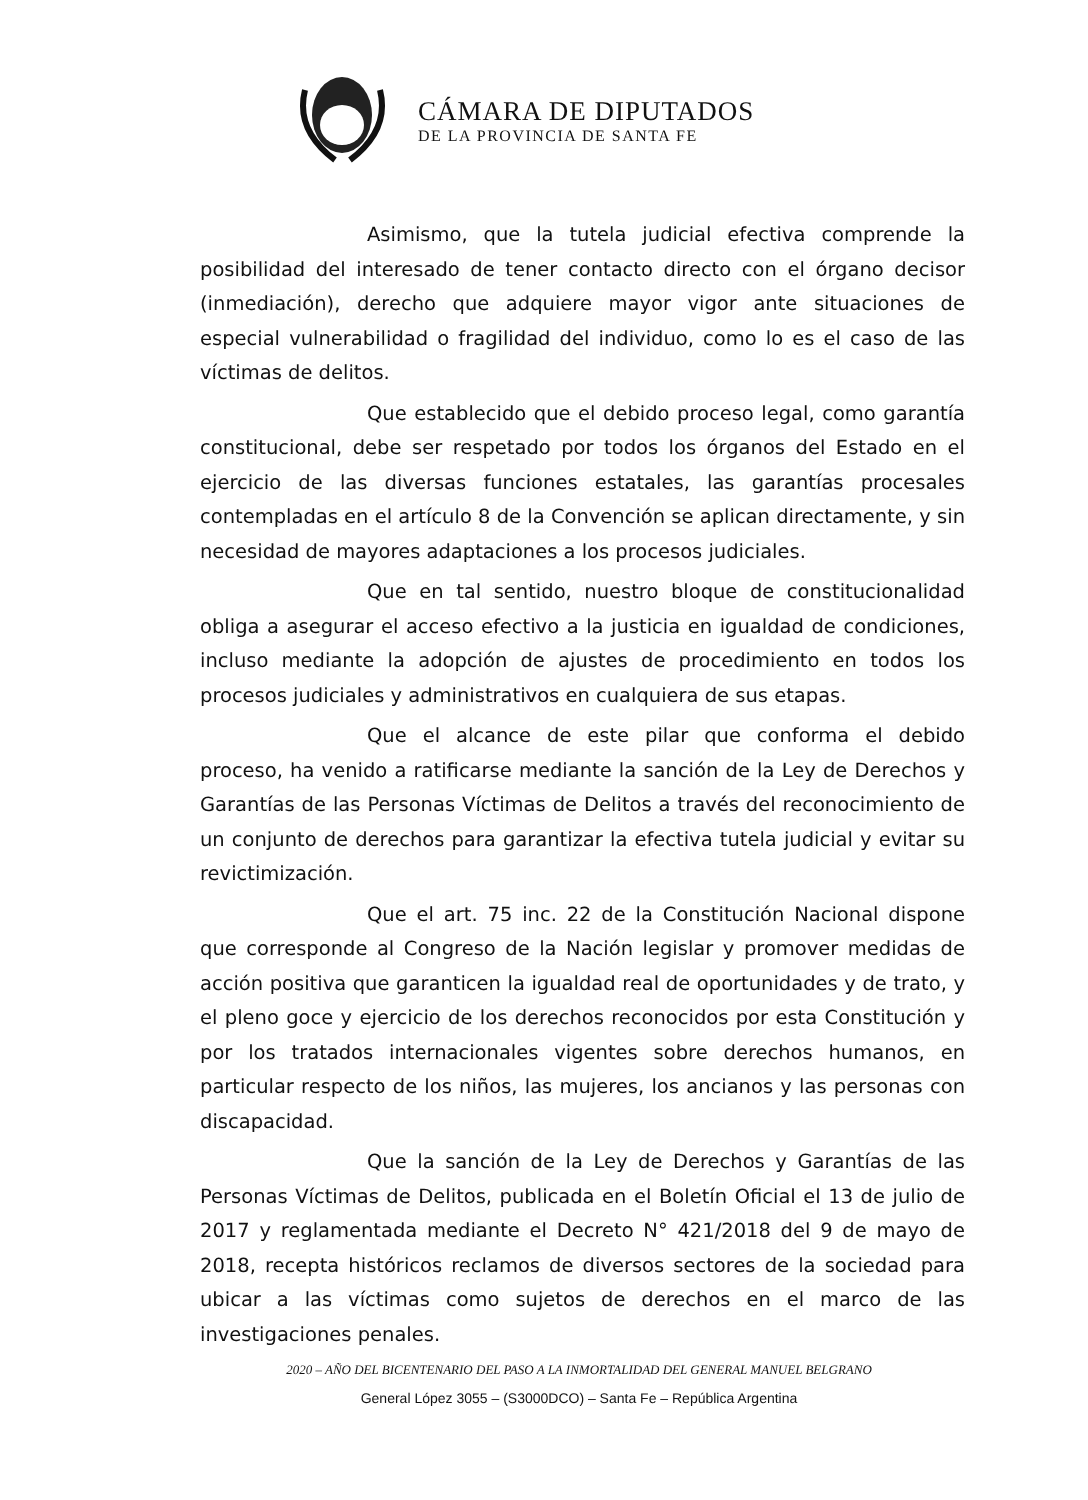CÁMARA DE DIPUTADOS
DE LA PROVINCIA DE SANTA FE
Asimismo, que la tutela judicial efectiva comprende la posibilidad del interesado de tener contacto directo con el órgano decisor (inmediación), derecho que adquiere mayor vigor ante situaciones de especial vulnerabilidad o fragilidad del individuo, como lo es el caso de las víctimas de delitos.
Que establecido que el debido proceso legal, como garantía constitucional, debe ser respetado por todos los órganos del Estado en el ejercicio de las diversas funciones estatales, las garantías procesales contempladas en el artículo 8 de la Convención se aplican directamente, y sin necesidad de mayores adaptaciones a los procesos judiciales.
Que en tal sentido, nuestro bloque de constitucionalidad obliga a asegurar el acceso efectivo a la justicia en igualdad de condiciones, incluso mediante la adopción de ajustes de procedimiento en todos los procesos judiciales y administrativos en cualquiera de sus etapas.
Que el alcance de este pilar que conforma el debido proceso, ha venido a ratificarse mediante la sanción de la Ley de Derechos y Garantías de las Personas Víctimas de Delitos a través del reconocimiento de un conjunto de derechos para garantizar la efectiva tutela judicial y evitar su revictimización.
Que el art. 75 inc. 22 de la Constitución Nacional dispone que corresponde al Congreso de la Nación legislar y promover medidas de acción positiva que garanticen la igualdad real de oportunidades y de trato, y el pleno goce y ejercicio de los derechos reconocidos por esta Constitución y por los tratados internacionales vigentes sobre derechos humanos, en particular respecto de los niños, las mujeres, los ancianos y las personas con discapacidad.
Que la sanción de la Ley de Derechos y Garantías de las Personas Víctimas de Delitos, publicada en el Boletín Oficial el 13 de julio de 2017 y reglamentada mediante el Decreto N° 421/2018 del 9 de mayo de 2018, recepta históricos reclamos de diversos sectores de la sociedad para ubicar a las víctimas como sujetos de derechos en el marco de las investigaciones penales.
2020 – AÑO DEL BICENTENARIO DEL PASO A LA INMORTALIDAD DEL GENERAL MANUEL BELGRANO
General López 3055 – (S3000DCO) – Santa Fe – República Argentina